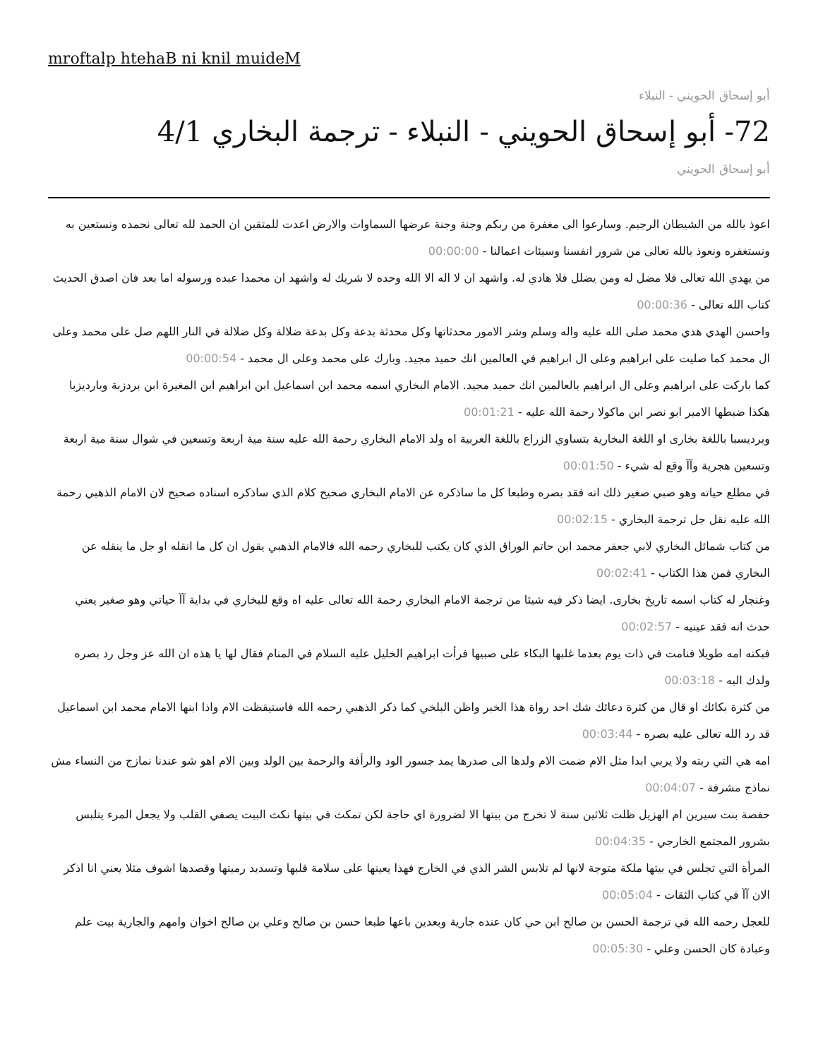mroftalp htehaB ni knil muideM
أبو إسحاق الحويني - النبلاء
72- أبو إسحاق الحويني - النبلاء - ترجمة البخاري 4/1
أبو إسحاق الحويني
اعوذ بالله من الشيطان الرجيم. وسارعوا الى مغفرة من ربكم وجنة وجنة عرضها السماوات والارض اعدت للمتقين ان الحمد لله تعالى نحمده ونستعين به ونستغفره ونعوذ بالله تعالى من شرور انفسنا وسيئات اعمالنا - 00:00:00
من يهدي الله تعالى فلا مضل له ومن يضلل فلا هادي له. واشهد ان لا اله الا الله وحده لا شريك له واشهد ان محمدا عبده ورسوله اما بعد فان اصدق الحديث كتاب الله تعالى - 00:00:36
واحسن الهدي هدي محمد صلى الله عليه واله وسلم وشر الامور محدثاتها وكل محدثة بدعة وكل بدعة ضلالة وكل ضلالة في النار اللهم صل على محمد وعلى ال محمد كما صليت على ابراهيم وعلى ال ابراهيم في العالمين انك حميد مجيد. وبارك على محمد وعلى ال محمد - 00:00:54
كما باركت على ابراهيم وعلى ال ابراهيم بالعالمين انك حميد مجيد. الامام البخاري اسمه محمد ابن اسماعيل ابن ابراهيم ابن المغيرة ابن بردزبة وبارديزبا هكذا ضبطها الامير ابو نصر ابن ماكولا رحمة الله عليه - 00:01:21
وبرديسبا باللغة بخارى او اللغة البخارية بتساوي الزراع باللغة العربية اه ولد الامام البخاري رحمة الله عليه سنة مية اربعة وتسعين في شوال سنة مية اربعة وتسعين هجرية وآآ وقع له شيء - 00:01:50
في مطلع حياته وهو صبي صغير ذلك انه فقد بصره وطبعا كل ما ساذكره عن الامام البخاري صحيح كلام الذي ساذكره اسناده صحيح لان الامام الذهبي رحمة الله عليه نقل جل ترجمة البخاري - 00:02:15
من كتاب شمائل البخاري لابي جعفر محمد ابن حاتم الوراق الذي كان يكتب للبخاري رحمه الله فالامام الذهبي يقول ان كل ما انقله او جل ما ينقله عن البخاري فمن هذا الكتاب - 00:02:41
وغنجار له كتاب اسمه تاريخ بخارى. ايضا ذكر فيه شيئا من ترجمة الامام البخاري رحمة الله تعالى عليه اه وقع للبخاري في بداية آآ حياتي وهو صغير يعني حدث انه فقد عينيه - 00:02:57
فبكته امه طويلا فنامت في ذات يوم بعدما غلبها البكاء على صبيها فرأت ابراهيم الخليل عليه السلام في المنام فقال لها يا هذه ان الله عز وجل رد بصره ولدك اليه - 00:03:18
من كثرة بكائك او قال من كثرة دعائك شك احد رواة هذا الخبر واظن البلخي كما ذكر الذهبي رحمه الله فاستيقظت الام واذا ابنها الامام محمد ابن اسماعيل قد رد الله تعالى عليه بصره - 00:03:44
امه هي التي ربته ولا يربي ابدا مثل الام ضمت الام ولدها الى صدرها يمد جسور الود والرأفة والرحمة بين الولد وبين الام اهو شو عندنا نمازج من النساء مش نماذج مشرفة - 00:04:07
حفصة بنت سيرين ام الهزيل ظلت ثلاثين سنة لا تخرج من بيتها الا لضرورة اي حاجة لكن تمكث في بيتها نكث البيت يصفي القلب ولا يجعل المرء يتلبس بشرور المجتمع الخارجي - 00:04:35
المرأة التي تجلس في بيتها ملكة متوجة لانها لم تلابس الشر الذي في الخارج فهذا يعينها على سلامة قلبها وتسديد رميتها وقصدها اشوف مثلا يعني انا اذكر الان آآ في كتاب الثقات - 00:05:04
للعجل رحمه الله في ترجمة الحسن بن صالح ابن حي كان عنده جارية وبعدين باعها طبعا حسن بن صالح وعلي بن صالح اخوان وامهم والجارية بيت علم وعبادة كان الحسن وعلي - 00:05:30